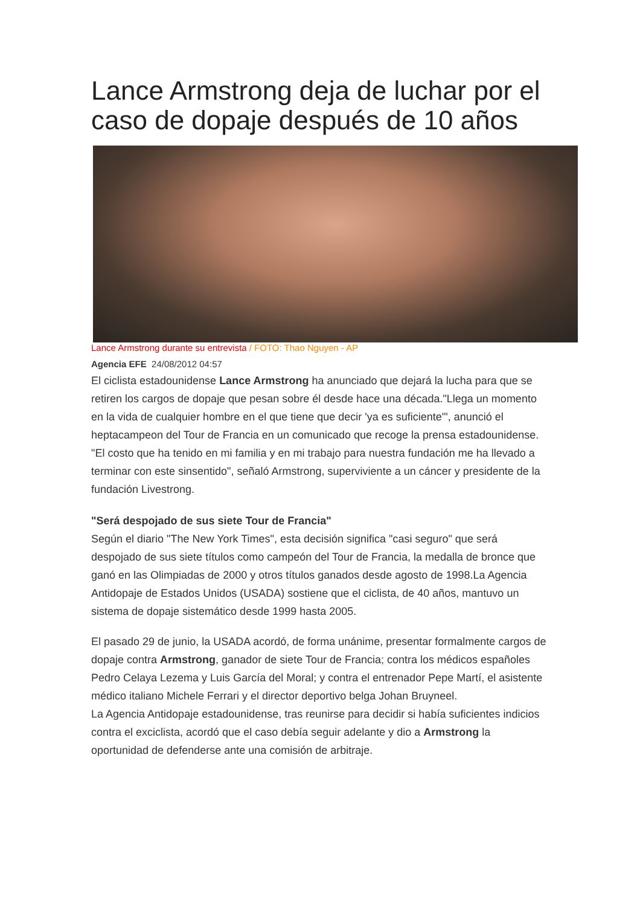Lance Armstrong deja de luchar por el caso de dopaje después de 10 años
Lance Armstrong durante su entrevista / FOTO: Thao Nguyen - AP
Agencia EFE 24/08/2012 04:57
El ciclista estadounidense Lance Armstrong ha anunciado que dejará la lucha para que se retiren los cargos de dopaje que pesan sobre él desde hace una década."Llega un momento en la vida de cualquier hombre en el que tiene que decir 'ya es suficiente'", anunció el heptacampeon del Tour de Francia en un comunicado que recoge la prensa estadounidense.
"El costo que ha tenido en mi familia y en mi trabajo para nuestra fundación me ha llevado a terminar con este sinsentido", señaló Armstrong, superviviente a un cáncer y presidente de la fundación Livestrong.
"Será despojado de sus siete Tour de Francia"
Según el diario "The New York Times", esta decisión significa "casi seguro" que será despojado de sus siete títulos como campeón del Tour de Francia, la medalla de bronce que ganó en las Olimpiadas de 2000 y otros títulos ganados desde agosto de 1998.La Agencia Antidopaje de Estados Unidos (USADA) sostiene que el ciclista, de 40 años, mantuvo un sistema de dopaje sistemático desde 1999 hasta 2005.
El pasado 29 de junio, la USADA acordó, de forma unánime, presentar formalmente cargos de dopaje contra Armstrong, ganador de siete Tour de Francia; contra los médicos españoles Pedro Celaya Lezema y Luis García del Moral; y contra el entrenador Pepe Martí, el asistente médico italiano Michele Ferrari y el director deportivo belga Johan Bruyneel.
La Agencia Antidopaje estadounidense, tras reunirse para decidir si había suficientes indicios contra el exciclista, acordó que el caso debía seguir adelante y dio a Armstrong la oportunidad de defenderse ante una comisión de arbitraje.